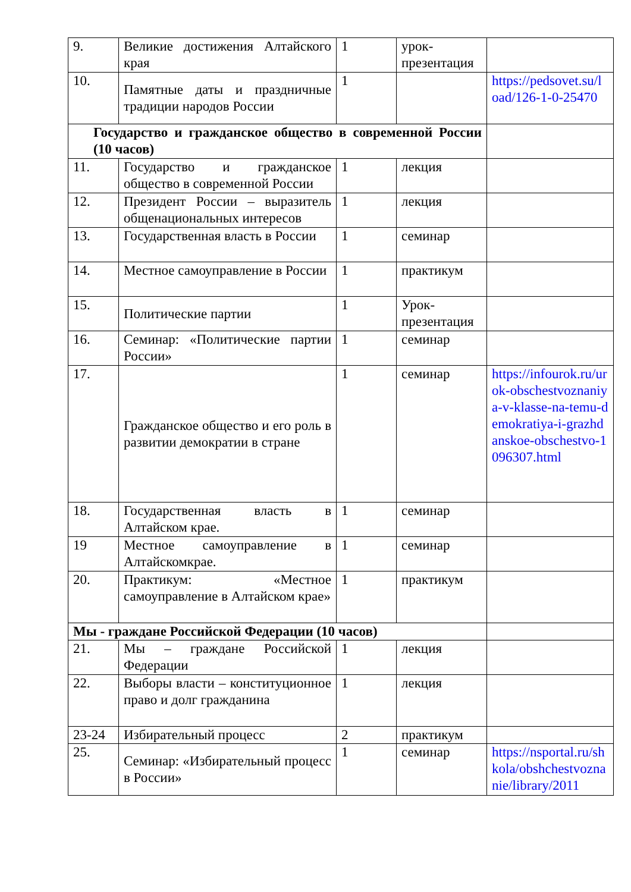| 9. | Великие достижения Алтайского края | 1 | урок-презентация | |
| 10. | Памятные даты и праздничные традиции народов России | 1 | | https://pedsovet.su/load/126-1-0-25470 |
| Государство и гражданское общество в современной России (10 часов) | | | | |
| 11. | Государство и гражданское общество в современной России | 1 | лекция | |
| 12. | Президент России – выразитель общенациональных интересов | 1 | лекция | |
| 13. | Государственная власть в России | 1 | семинар | |
| 14. | Местное самоуправление в России | 1 | практикум | |
| 15. | Политические партии | 1 | Урок-презентация | |
| 16. | Семинар: «Политические партии России» | 1 | семинар | |
| 17. | Гражданское общество и его роль в развитии демократии в стране | 1 | семинар | https://infourok.ru/urok-obschestvoznaniya-v-klasse-na-temu-demokratiya-i-grazhdanskoe-obschestvo-1096307.html |
| 18. | Государственная власть в Алтайском крае. | 1 | семинар | |
| 19 | Местное самоуправление в Алтайскомкрае. | 1 | семинар | |
| 20. | Практикум: «Местное самоуправление в Алтайском крае» | 1 | практикум | |
| Мы - граждане Российской Федерации (10 часов) | | | | |
| 21. | Мы – граждане Российской Федерации | 1 | лекция | |
| 22. | Выборы власти – конституционное право и долг гражданина | 1 | лекция | |
| 23-24 | Избирательный процесс | 2 | практикум | |
| 25. | Семинар: «Избирательный процесс в России» | 1 | семинар | https://nsportal.ru/shkola/obshchestvoznanie/library/2011 |